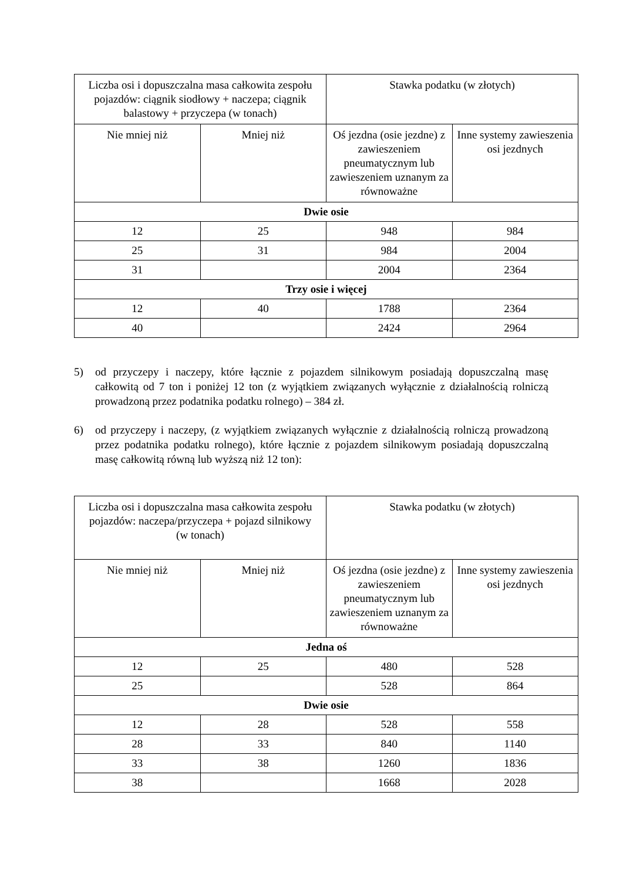| Liczba osi i dopuszczalna masa całkowita zespołu pojazdów: ciągnik siodłowy + naczepa; ciągnik balastowy + przyczepa (w tonach) | | Stawka podatku (w złotych) | |
| --- | --- | --- | --- |
| Nie mniej niż | Mniej niż | Oś jezdna (osie jezdne) z zawieszeniem pneumatycznym lub zawieszeniem uznanym za równoważne | Inne systemy zawieszenia osi jezdnych |
| Dwie osie | | | |
| 12 | 25 | 948 | 984 |
| 25 | 31 | 984 | 2004 |
| 31 | | 2004 | 2364 |
| Trzy osie i więcej | | | |
| 12 | 40 | 1788 | 2364 |
| 40 | | 2424 | 2964 |
5) od przyczepy i naczepy, które łącznie z pojazdem silnikowym posiadają dopuszczalną masę całkowitą od 7 ton i poniżej 12 ton (z wyjątkiem związanych wyłącznie z działalnością rolniczą prowadzoną przez podatnika podatku rolnego) – 384 zł.
6) od przyczepy i naczepy, (z wyjątkiem związanych wyłącznie z działalnością rolniczą prowadzoną przez podatnika podatku rolnego), które łącznie z pojazdem silnikowym posiadają dopuszczalną masę całkowitą równą lub wyższą niż 12 ton):
| Liczba osi i dopuszczalna masa całkowita zespołu pojazdów: naczepa/przyczepa + pojazd silnikowy (w tonach) | | Stawka podatku (w złotych) | |
| --- | --- | --- | --- |
| Nie mniej niż | Mniej niż | Oś jezdna (osie jezdne) z zawieszeniem pneumatycznym lub zawieszeniem uznanym za równoważne | Inne systemy zawieszenia osi jezdnych |
| Jedna oś | | | |
| 12 | 25 | 480 | 528 |
| 25 | | 528 | 864 |
| Dwie osie | | | |
| 12 | 28 | 528 | 558 |
| 28 | 33 | 840 | 1140 |
| 33 | 38 | 1260 | 1836 |
| 38 | | 1668 | 2028 |